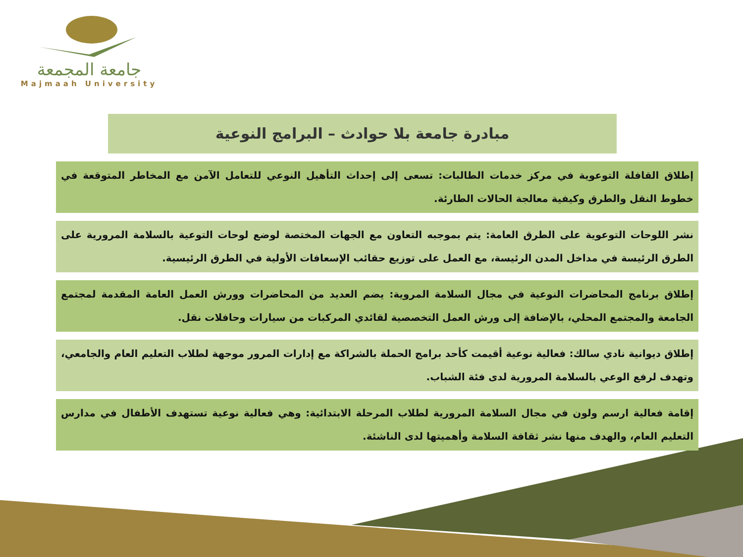جامعة المجمعة
Majmaah University
مبادرة جامعة بلا حوادث – البرامج النوعية
إطلاق القافلة التوعوية في مركز خدمات الطالبات: تسعى إلى إحداث التأهيل النوعي للتعامل الآمن مع المخاطر المتوقعة في خطوط النقل والطرق وكيفية معالجة الحالات الطارئة.
نشر اللوحات التوعوية على الطرق العامة: يتم بموجبه التعاون مع الجهات المختصة لوضع لوحات التوعية بالسلامة المرورية على الطرق الرئيسة في مداخل المدن الرئيسة، مع العمل على توزيع حقائب الإسعافات الأولية في الطرق الرئيسية.
إطلاق برنامج المحاضرات النوعية في مجال السلامة المروية: يضم العديد من المحاضرات وورش العمل العامة المقدمة لمجتمع الجامعة والمجتمع المحلي، بالإضافة إلى ورش العمل التخصصية لقائدي المركبات من سيارات وحافلات نقل.
إطلاق ديوانية نادي سالك: فعالية نوعية أقيمت كأحد برامج الحملة بالشراكة مع إدارات المرور موجهة لطلاب التعليم العام والجامعي، وتهدف لرفع الوعي بالسلامة المرورية لدى فئة الشباب.
إقامة فعالية ارسم ولون في مجال السلامة المرورية لطلاب المرحلة الابتدائية: وهي فعالية نوعية تستهدف الأطفال في مدارس التعليم العام، والهدف منها نشر ثقافة السلامة وأهميتها لدى الناشئة.